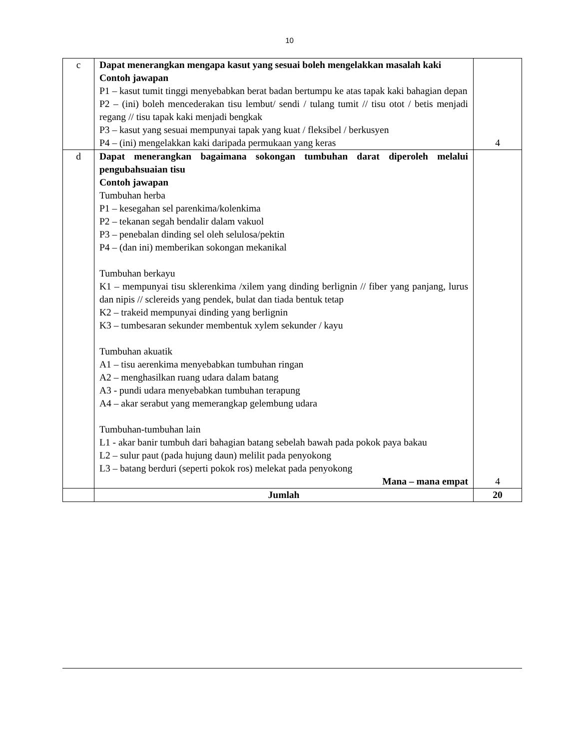10
| c | Dapat menerangkan mengapa kasut yang sesuai boleh mengelakkan masalah kaki Contoh jawapan P1 – kasut tumit tinggi menyebabkan berat badan bertumpu ke atas tapak kaki bahagian depan P2 – (ini) boleh mencederakan tisu lembut/ sendi / tulang tumit // tisu otot / betis menjadi regang // tisu tapak kaki menjadi bengkak P3 – kasut yang sesuai mempunyai tapak yang kuat / fleksibel / berkusyen P4 – (ini) mengelakkan kaki daripada permukaan yang keras | 4 |
| d | Dapat menerangkan bagaimana sokongan tumbuhan darat diperoleh melalui pengubahsuaian tisu Contoh jawapan Tumbuhan herba P1 – kesegahan sel parenkima/kolenkima P2 – tekanan segah bendalir dalam vakuol P3 – penebalan dinding sel oleh selulosa/pektin P4 – (dan ini) memberikan sokongan mekanikal Tumbuhan berkayu K1 – mempunyai tisu sklerenkima /xilem yang dinding berlignin // fiber yang panjang, lurus dan nipis // sclereids yang pendek, bulat dan tiada bentuk tetap K2 – trakeid mempunyai dinding yang berlignin K3 – tumbesaran sekunder membentuk xylem sekunder / kayu Tumbuhan akuatik A1 – tisu aerenkima menyebabkan tumbuhan ringan A2 – menghasilkan ruang udara dalam batang A3 - pundi udara menyebabkan tumbuhan terapung A4 – akar serabut yang memerangkap gelembung udara Tumbuhan-tumbuhan lain L1 - akar banir tumbuh dari bahagian batang sebelah bawah pada pokok paya bakau L2 – sulur paut (pada hujung daun) melilit pada penyokong L3 – batang berduri (seperti pokok ros) melekat pada penyokong Mana – mana empat | 4 |
| | Jumlah | 20 |